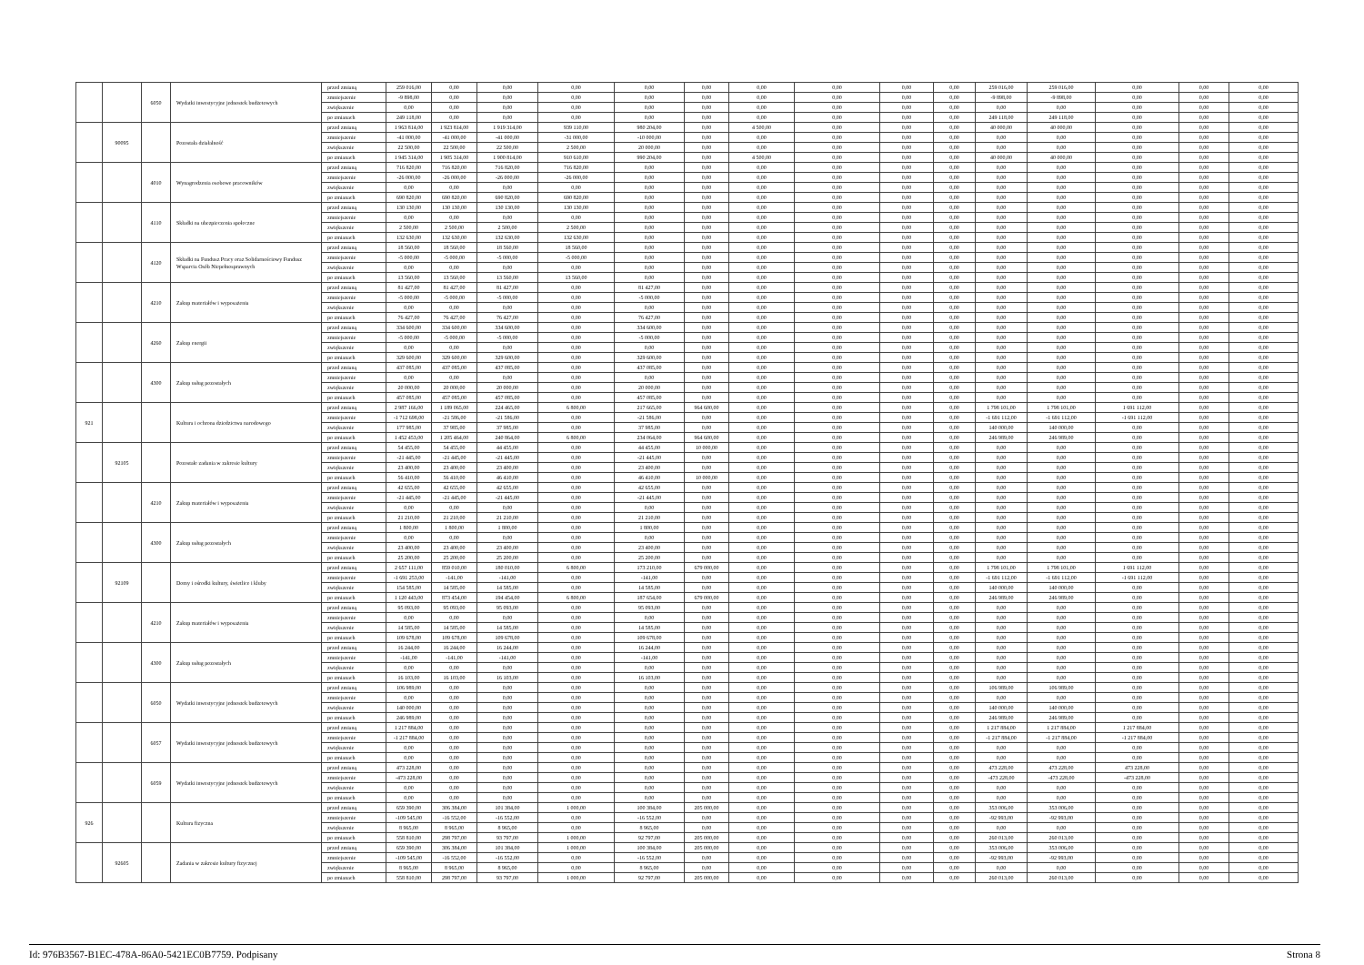| | | 6050 | Wydatki inwestycyjne jednostek budżetowych | przed zmianą | 259 016,00 | 0,00 | 0,00 | 0,00 | 0,00 | 0,00 | 0,00 | 0,00 | 0,00 | 0,00 | 259 016,00 | 259 016,00 | 0,00 | 0,00 | 0,00 |
| | | | | zmniejszenie | -9 898,00 | 0,00 | 0,00 | 0,00 | 0,00 | 0,00 | 0,00 | 0,00 | 0,00 | 0,00 | -9 898,00 | -9 898,00 | 0,00 | 0,00 | 0,00 |
| | | | | zwiększenie | 0,00 | 0,00 | 0,00 | 0,00 | 0,00 | 0,00 | 0,00 | 0,00 | 0,00 | 0,00 | 0,00 | 0,00 | 0,00 | 0,00 | 0,00 |
| | | | | po zmianach | 249 118,00 | 0,00 | 0,00 | 0,00 | 0,00 | 0,00 | 0,00 | 0,00 | 0,00 | 0,00 | 249 118,00 | 249 118,00 | 0,00 | 0,00 | 0,00 |
| | 90095 | | Pozostała działalność | przed zmianą | 1 963 814,00 | 1 923 814,00 | 1 919 314,00 | 939 110,00 | 980 204,00 | 0,00 | 4 500,00 | 0,00 | 0,00 | 0,00 | 40 000,00 | 40 000,00 | 0,00 | 0,00 | 0,00 |
| | | | | zmniejszenie | -41 000,00 | -41 000,00 | -41 000,00 | -31 000,00 | -10 000,00 | 0,00 | 0,00 | 0,00 | 0,00 | 0,00 | 0,00 | 0,00 | 0,00 | 0,00 | 0,00 |
| | | | | zwiększenie | 22 500,00 | 22 500,00 | 22 500,00 | 2 500,00 | 20 000,00 | 0,00 | 0,00 | 0,00 | 0,00 | 0,00 | 0,00 | 0,00 | 0,00 | 0,00 | 0,00 |
| | | | | po zmianach | 1 945 314,00 | 1 905 314,00 | 1 900 814,00 | 910 610,00 | 990 204,00 | 0,00 | 4 500,00 | 0,00 | 0,00 | 0,00 | 40 000,00 | 40 000,00 | 0,00 | 0,00 | 0,00 |
| | | 4010 | Wynagrodzenia osobowe pracowników | przed zmianą | 716 820,00 | 716 820,00 | 716 820,00 | 716 820,00 | 0,00 | 0,00 | 0,00 | 0,00 | 0,00 | 0,00 | 0,00 | 0,00 | 0,00 | 0,00 | 0,00 |
| | | | | zmniejszenie | -26 000,00 | -26 000,00 | -26 000,00 | -26 000,00 | 0,00 | 0,00 | 0,00 | 0,00 | 0,00 | 0,00 | 0,00 | 0,00 | 0,00 | 0,00 | 0,00 |
| | | | | zwiększenie | 0,00 | 0,00 | 0,00 | 0,00 | 0,00 | 0,00 | 0,00 | 0,00 | 0,00 | 0,00 | 0,00 | 0,00 | 0,00 | 0,00 | 0,00 |
| | | | | po zmianach | 690 820,00 | 690 820,00 | 690 820,00 | 690 820,00 | 0,00 | 0,00 | 0,00 | 0,00 | 0,00 | 0,00 | 0,00 | 0,00 | 0,00 | 0,00 | 0,00 |
| | | 4110 | Składki na ubezpieczenia społeczne | przed zmianą | 130 130,00 | 130 130,00 | 130 130,00 | 130 130,00 | 0,00 | 0,00 | 0,00 | 0,00 | 0,00 | 0,00 | 0,00 | 0,00 | 0,00 | 0,00 | 0,00 |
| | | | | zmniejszenie | 0,00 | 0,00 | 0,00 | 0,00 | 0,00 | 0,00 | 0,00 | 0,00 | 0,00 | 0,00 | 0,00 | 0,00 | 0,00 | 0,00 | 0,00 |
| | | | | zwiększenie | 2 500,00 | 2 500,00 | 2 500,00 | 2 500,00 | 0,00 | 0,00 | 0,00 | 0,00 | 0,00 | 0,00 | 0,00 | 0,00 | 0,00 | 0,00 | 0,00 |
| | | | | po zmianach | 132 630,00 | 132 630,00 | 132 630,00 | 132 630,00 | 0,00 | 0,00 | 0,00 | 0,00 | 0,00 | 0,00 | 0,00 | 0,00 | 0,00 | 0,00 | 0,00 |
| | | 4120 | Składki na Fundusz Pracy oraz Solidarnościowy Fundusz Wsparcia Osób Niepełnosprawnych | przed zmianą | 18 560,00 | 18 560,00 | 18 560,00 | 18 560,00 | 0,00 | 0,00 | 0,00 | 0,00 | 0,00 | 0,00 | 0,00 | 0,00 | 0,00 | 0,00 | 0,00 |
| | | | | zmniejszenie | -5 000,00 | -5 000,00 | -5 000,00 | -5 000,00 | 0,00 | 0,00 | 0,00 | 0,00 | 0,00 | 0,00 | 0,00 | 0,00 | 0,00 | 0,00 | 0,00 |
| | | | | zwiększenie | 0,00 | 0,00 | 0,00 | 0,00 | 0,00 | 0,00 | 0,00 | 0,00 | 0,00 | 0,00 | 0,00 | 0,00 | 0,00 | 0,00 | 0,00 |
| | | | | po zmianach | 13 560,00 | 13 560,00 | 13 560,00 | 13 560,00 | 0,00 | 0,00 | 0,00 | 0,00 | 0,00 | 0,00 | 0,00 | 0,00 | 0,00 | 0,00 | 0,00 |
| | | 4210 | Zakup materiałów i wyposażenia | przed zmianą | 81 427,00 | 81 427,00 | 81 427,00 | 0,00 | 81 427,00 | 0,00 | 0,00 | 0,00 | 0,00 | 0,00 | 0,00 | 0,00 | 0,00 | 0,00 | 0,00 |
| | | | | zmniejszenie | -5 000,00 | -5 000,00 | -5 000,00 | 0,00 | -5 000,00 | 0,00 | 0,00 | 0,00 | 0,00 | 0,00 | 0,00 | 0,00 | 0,00 | 0,00 | 0,00 |
| | | | | zwiększenie | 0,00 | 0,00 | 0,00 | 0,00 | 0,00 | 0,00 | 0,00 | 0,00 | 0,00 | 0,00 | 0,00 | 0,00 | 0,00 | 0,00 | 0,00 |
| | | | | po zmianach | 76 427,00 | 76 427,00 | 76 427,00 | 0,00 | 76 427,00 | 0,00 | 0,00 | 0,00 | 0,00 | 0,00 | 0,00 | 0,00 | 0,00 | 0,00 | 0,00 |
| | | 4260 | Zakup energii | przed zmianą | 334 600,00 | 334 600,00 | 334 600,00 | 0,00 | 334 600,00 | 0,00 | 0,00 | 0,00 | 0,00 | 0,00 | 0,00 | 0,00 | 0,00 | 0,00 | 0,00 |
| | | | | zmniejszenie | -5 000,00 | -5 000,00 | -5 000,00 | 0,00 | -5 000,00 | 0,00 | 0,00 | 0,00 | 0,00 | 0,00 | 0,00 | 0,00 | 0,00 | 0,00 | 0,00 |
| | | | | zwiększenie | 0,00 | 0,00 | 0,00 | 0,00 | 0,00 | 0,00 | 0,00 | 0,00 | 0,00 | 0,00 | 0,00 | 0,00 | 0,00 | 0,00 | 0,00 |
| | | | | po zmianach | 329 600,00 | 329 600,00 | 329 600,00 | 0,00 | 329 600,00 | 0,00 | 0,00 | 0,00 | 0,00 | 0,00 | 0,00 | 0,00 | 0,00 | 0,00 | 0,00 |
| | | 4300 | Zakup usług pozostałych | przed zmianą | 437 085,00 | 437 085,00 | 437 085,00 | 0,00 | 437 085,00 | 0,00 | 0,00 | 0,00 | 0,00 | 0,00 | 0,00 | 0,00 | 0,00 | 0,00 | 0,00 |
| | | | | zmniejszenie | 0,00 | 0,00 | 0,00 | 0,00 | 0,00 | 0,00 | 0,00 | 0,00 | 0,00 | 0,00 | 0,00 | 0,00 | 0,00 | 0,00 | 0,00 |
| | | | | zwiększenie | 20 000,00 | 20 000,00 | 20 000,00 | 0,00 | 20 000,00 | 0,00 | 0,00 | 0,00 | 0,00 | 0,00 | 0,00 | 0,00 | 0,00 | 0,00 | 0,00 |
| | | | | po zmianach | 457 085,00 | 457 085,00 | 457 085,00 | 0,00 | 457 085,00 | 0,00 | 0,00 | 0,00 | 0,00 | 0,00 | 0,00 | 0,00 | 0,00 | 0,00 | 0,00 |
| 921 | | | Kultura i ochrona dziedzictwa narodowego | przed zmianą | 2 987 166,00 | 1 189 065,00 | 224 465,00 | 6 800,00 | 217 665,00 | 964 600,00 | 0,00 | 0,00 | 0,00 | 0,00 | 1 798 101,00 | 1 798 101,00 | 1 691 112,00 | 0,00 | 0,00 |
| | | | | zmniejszenie | -1 712 698,00 | -21 586,00 | -21 586,00 | 0,00 | -21 586,00 | 0,00 | 0,00 | 0,00 | 0,00 | 0,00 | -1 691 112,00 | -1 691 112,00 | -1 691 112,00 | 0,00 | 0,00 |
| | | | | zwiększenie | 177 985,00 | 37 985,00 | 37 985,00 | 0,00 | 37 985,00 | 0,00 | 0,00 | 0,00 | 0,00 | 0,00 | 140 000,00 | 140 000,00 | 0,00 | 0,00 | 0,00 |
| | | | | po zmianach | 1 452 453,00 | 1 205 464,00 | 240 864,00 | 6 800,00 | 234 064,00 | 964 600,00 | 0,00 | 0,00 | 0,00 | 0,00 | 246 989,00 | 246 989,00 | 0,00 | 0,00 | 0,00 |
| | 92105 | | Pozostałe zadania w zakresie kultury | przed zmianą | 54 455,00 | 54 455,00 | 44 455,00 | 0,00 | 44 455,00 | 10 000,00 | 0,00 | 0,00 | 0,00 | 0,00 | 0,00 | 0,00 | 0,00 | 0,00 | 0,00 |
| | | | | zmniejszenie | -21 445,00 | -21 445,00 | -21 445,00 | 0,00 | -21 445,00 | 0,00 | 0,00 | 0,00 | 0,00 | 0,00 | 0,00 | 0,00 | 0,00 | 0,00 | 0,00 |
| | | | | zwiększenie | 23 400,00 | 23 400,00 | 23 400,00 | 0,00 | 23 400,00 | 0,00 | 0,00 | 0,00 | 0,00 | 0,00 | 0,00 | 0,00 | 0,00 | 0,00 | 0,00 |
| | | | | po zmianach | 56 410,00 | 56 410,00 | 46 410,00 | 0,00 | 46 410,00 | 10 000,00 | 0,00 | 0,00 | 0,00 | 0,00 | 0,00 | 0,00 | 0,00 | 0,00 | 0,00 |
| | | 4210 | Zakup materiałów i wyposażenia | przed zmianą | 42 655,00 | 42 655,00 | 42 655,00 | 0,00 | 42 655,00 | 0,00 | 0,00 | 0,00 | 0,00 | 0,00 | 0,00 | 0,00 | 0,00 | 0,00 | 0,00 |
| | | | | zmniejszenie | -21 445,00 | -21 445,00 | -21 445,00 | 0,00 | -21 445,00 | 0,00 | 0,00 | 0,00 | 0,00 | 0,00 | 0,00 | 0,00 | 0,00 | 0,00 | 0,00 |
| | | | | zwiększenie | 0,00 | 0,00 | 0,00 | 0,00 | 0,00 | 0,00 | 0,00 | 0,00 | 0,00 | 0,00 | 0,00 | 0,00 | 0,00 | 0,00 | 0,00 |
| | | | | po zmianach | 21 210,00 | 21 210,00 | 21 210,00 | 0,00 | 21 210,00 | 0,00 | 0,00 | 0,00 | 0,00 | 0,00 | 0,00 | 0,00 | 0,00 | 0,00 | 0,00 |
| | | 4300 | Zakup usług pozostałych | przed zmianą | 1 800,00 | 1 800,00 | 1 800,00 | 0,00 | 1 800,00 | 0,00 | 0,00 | 0,00 | 0,00 | 0,00 | 0,00 | 0,00 | 0,00 | 0,00 | 0,00 |
| | | | | zmniejszenie | 0,00 | 0,00 | 0,00 | 0,00 | 0,00 | 0,00 | 0,00 | 0,00 | 0,00 | 0,00 | 0,00 | 0,00 | 0,00 | 0,00 | 0,00 |
| | | | | zwiększenie | 23 400,00 | 23 400,00 | 23 400,00 | 0,00 | 23 400,00 | 0,00 | 0,00 | 0,00 | 0,00 | 0,00 | 0,00 | 0,00 | 0,00 | 0,00 | 0,00 |
| | | | | po zmianach | 25 200,00 | 25 200,00 | 25 200,00 | 0,00 | 25 200,00 | 0,00 | 0,00 | 0,00 | 0,00 | 0,00 | 0,00 | 0,00 | 0,00 | 0,00 | 0,00 |
| | 92109 | | Domy i ośrodki kultury, świetlice i kluby | przed zmianą | 2 657 111,00 | 859 010,00 | 180 010,00 | 6 800,00 | 173 210,00 | 679 000,00 | 0,00 | 0,00 | 0,00 | 0,00 | 1 798 101,00 | 1 798 101,00 | 1 691 112,00 | 0,00 | 0,00 |
| | | | | zmniejszenie | -1 691 253,00 | -141,00 | -141,00 | 0,00 | -141,00 | 0,00 | 0,00 | 0,00 | 0,00 | 0,00 | -1 691 112,00 | -1 691 112,00 | -1 691 112,00 | 0,00 | 0,00 |
| | | | | zwiększenie | 154 585,00 | 14 585,00 | 14 585,00 | 0,00 | 14 585,00 | 0,00 | 0,00 | 0,00 | 0,00 | 0,00 | 140 000,00 | 140 000,00 | 0,00 | 0,00 | 0,00 |
| | | | | po zmianach | 1 120 443,00 | 873 454,00 | 194 454,00 | 6 800,00 | 187 654,00 | 679 000,00 | 0,00 | 0,00 | 0,00 | 0,00 | 246 989,00 | 246 989,00 | 0,00 | 0,00 | 0,00 |
| | | 4210 | Zakup materiałów i wyposażenia | przed zmianą | 95 093,00 | 95 093,00 | 95 093,00 | 0,00 | 95 093,00 | 0,00 | 0,00 | 0,00 | 0,00 | 0,00 | 0,00 | 0,00 | 0,00 | 0,00 | 0,00 |
| | | | | zmniejszenie | 0,00 | 0,00 | 0,00 | 0,00 | 0,00 | 0,00 | 0,00 | 0,00 | 0,00 | 0,00 | 0,00 | 0,00 | 0,00 | 0,00 | 0,00 |
| | | | | zwiększenie | 14 585,00 | 14 585,00 | 14 585,00 | 0,00 | 14 585,00 | 0,00 | 0,00 | 0,00 | 0,00 | 0,00 | 0,00 | 0,00 | 0,00 | 0,00 | 0,00 |
| | | | | po zmianach | 109 678,00 | 109 678,00 | 109 678,00 | 0,00 | 109 678,00 | 0,00 | 0,00 | 0,00 | 0,00 | 0,00 | 0,00 | 0,00 | 0,00 | 0,00 | 0,00 |
| | | 4300 | Zakup usług pozostałych | przed zmianą | 16 244,00 | 16 244,00 | 16 244,00 | 0,00 | 16 244,00 | 0,00 | 0,00 | 0,00 | 0,00 | 0,00 | 0,00 | 0,00 | 0,00 | 0,00 | 0,00 |
| | | | | zmniejszenie | -141,00 | -141,00 | -141,00 | 0,00 | -141,00 | 0,00 | 0,00 | 0,00 | 0,00 | 0,00 | 0,00 | 0,00 | 0,00 | 0,00 | 0,00 |
| | | | | zwiększenie | 0,00 | 0,00 | 0,00 | 0,00 | 0,00 | 0,00 | 0,00 | 0,00 | 0,00 | 0,00 | 0,00 | 0,00 | 0,00 | 0,00 | 0,00 |
| | | | | po zmianach | 16 103,00 | 16 103,00 | 16 103,00 | 0,00 | 16 103,00 | 0,00 | 0,00 | 0,00 | 0,00 | 0,00 | 0,00 | 0,00 | 0,00 | 0,00 | 0,00 |
| | | 6050 | Wydatki inwestycyjne jednostek budżetowych | przed zmianą | 106 989,00 | 0,00 | 0,00 | 0,00 | 0,00 | 0,00 | 0,00 | 0,00 | 0,00 | 0,00 | 106 989,00 | 106 989,00 | 0,00 | 0,00 | 0,00 |
| | | | | zmniejszenie | 0,00 | 0,00 | 0,00 | 0,00 | 0,00 | 0,00 | 0,00 | 0,00 | 0,00 | 0,00 | 0,00 | 0,00 | 0,00 | 0,00 | 0,00 |
| | | | | zwiększenie | 140 000,00 | 0,00 | 0,00 | 0,00 | 0,00 | 0,00 | 0,00 | 0,00 | 0,00 | 0,00 | 140 000,00 | 140 000,00 | 0,00 | 0,00 | 0,00 |
| | | | | po zmianach | 246 989,00 | 0,00 | 0,00 | 0,00 | 0,00 | 0,00 | 0,00 | 0,00 | 0,00 | 0,00 | 246 989,00 | 246 989,00 | 0,00 | 0,00 | 0,00 |
| | | 6057 | Wydatki inwestycyjne jednostek budżetowych | przed zmianą | 1 217 884,00 | 0,00 | 0,00 | 0,00 | 0,00 | 0,00 | 0,00 | 0,00 | 0,00 | 0,00 | 1 217 884,00 | 1 217 884,00 | 1 217 884,00 | 0,00 | 0,00 |
| | | | | zmniejszenie | -1 217 884,00 | 0,00 | 0,00 | 0,00 | 0,00 | 0,00 | 0,00 | 0,00 | 0,00 | 0,00 | -1 217 884,00 | -1 217 884,00 | -1 217 884,00 | 0,00 | 0,00 |
| | | | | zwiększenie | 0,00 | 0,00 | 0,00 | 0,00 | 0,00 | 0,00 | 0,00 | 0,00 | 0,00 | 0,00 | 0,00 | 0,00 | 0,00 | 0,00 | 0,00 |
| | | | | po zmianach | 0,00 | 0,00 | 0,00 | 0,00 | 0,00 | 0,00 | 0,00 | 0,00 | 0,00 | 0,00 | 0,00 | 0,00 | 0,00 | 0,00 | 0,00 |
| | | 6059 | Wydatki inwestycyjne jednostek budżetowych | przed zmianą | 473 228,00 | 0,00 | 0,00 | 0,00 | 0,00 | 0,00 | 0,00 | 0,00 | 0,00 | 0,00 | 473 228,00 | 473 228,00 | 473 228,00 | 0,00 | 0,00 |
| | | | | zmniejszenie | -473 228,00 | 0,00 | 0,00 | 0,00 | 0,00 | 0,00 | 0,00 | 0,00 | 0,00 | 0,00 | -473 228,00 | -473 228,00 | -473 228,00 | 0,00 | 0,00 |
| | | | | zwiększenie | 0,00 | 0,00 | 0,00 | 0,00 | 0,00 | 0,00 | 0,00 | 0,00 | 0,00 | 0,00 | 0,00 | 0,00 | 0,00 | 0,00 | 0,00 |
| | | | | po zmianach | 0,00 | 0,00 | 0,00 | 0,00 | 0,00 | 0,00 | 0,00 | 0,00 | 0,00 | 0,00 | 0,00 | 0,00 | 0,00 | 0,00 | 0,00 |
| 926 | | | Kultura fizyczna | przed zmianą | 659 390,00 | 306 384,00 | 101 384,00 | 1 000,00 | 100 384,00 | 205 000,00 | 0,00 | 0,00 | 0,00 | 0,00 | 353 006,00 | 353 006,00 | 0,00 | 0,00 | 0,00 |
| | | | | zmniejszenie | -109 545,00 | -16 552,00 | -16 552,00 | 0,00 | -16 552,00 | 0,00 | 0,00 | 0,00 | 0,00 | 0,00 | -92 993,00 | -92 993,00 | 0,00 | 0,00 | 0,00 |
| | | | | zwiększenie | 8 965,00 | 8 965,00 | 8 965,00 | 0,00 | 8 965,00 | 0,00 | 0,00 | 0,00 | 0,00 | 0,00 | 0,00 | 0,00 | 0,00 | 0,00 | 0,00 |
| | | | | po zmianach | 558 810,00 | 298 797,00 | 93 797,00 | 1 000,00 | 92 797,00 | 205 000,00 | 0,00 | 0,00 | 0,00 | 0,00 | 260 013,00 | 260 013,00 | 0,00 | 0,00 | 0,00 |
| | 92605 | | Zadania w zakresie kultury fizycznej | przed zmianą | 659 390,00 | 306 384,00 | 101 384,00 | 1 000,00 | 100 384,00 | 205 000,00 | 0,00 | 0,00 | 0,00 | 0,00 | 353 006,00 | 353 006,00 | 0,00 | 0,00 | 0,00 |
| | | | | zmniejszenie | -109 545,00 | -16 552,00 | -16 552,00 | 0,00 | -16 552,00 | 0,00 | 0,00 | 0,00 | 0,00 | 0,00 | -92 993,00 | -92 993,00 | 0,00 | 0,00 | 0,00 |
| | | | | zwiększenie | 8 965,00 | 8 965,00 | 8 965,00 | 0,00 | 8 965,00 | 0,00 | 0,00 | 0,00 | 0,00 | 0,00 | 0,00 | 0,00 | 0,00 | 0,00 | 0,00 |
| | | | | po zmianach | 558 810,00 | 298 797,00 | 93 797,00 | 1 000,00 | 92 797,00 | 205 000,00 | 0,00 | 0,00 | 0,00 | 0,00 | 260 013,00 | 260 013,00 | 0,00 | 0,00 | 0,00 |
Id: 976B3567-B1EC-478A-86A0-5421EC0B7759. Podpisany Strona 8